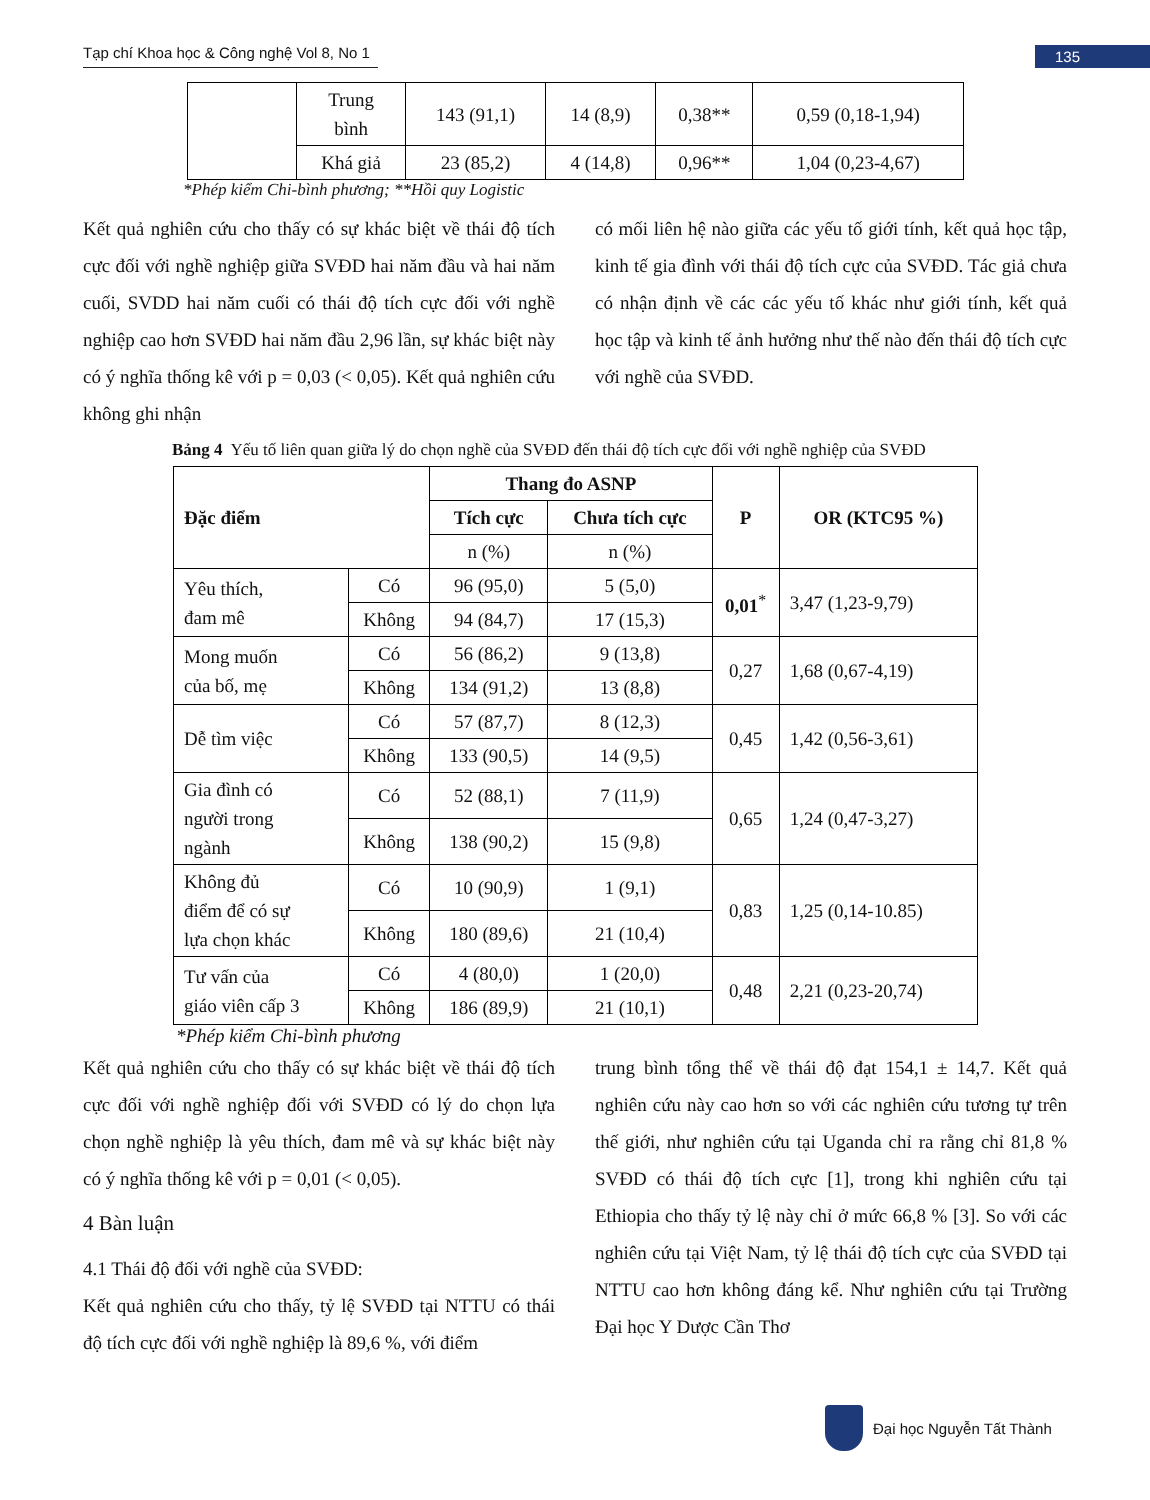Tạp chí Khoa học & Công nghệ Vol 8, No 1
135
| | Trung bình | 143 (91,1) | 14 (8,9) | 0,38** | 0,59 (0,18-1,94) |
| | Khá giả | 23 (85,2) | 4 (14,8) | 0,96** | 1,04 (0,23-4,67) |
*Phép kiểm Chi-bình phương; **Hồi quy Logistic
Kết quả nghiên cứu cho thấy có sự khác biệt về thái độ tích cực đối với nghề nghiệp giữa SVĐD hai năm đầu và hai năm cuối, SVDD hai năm cuối có thái độ tích cực đối với nghề nghiệp cao hơn SVĐD hai năm đầu 2,96 lần, sự khác biệt này có ý nghĩa thống kê với p = 0,03 (< 0,05). Kết quả nghiên cứu không ghi nhận
có mối liên hệ nào giữa các yếu tố giới tính, kết quả học tập, kinh tế gia đình với thái độ tích cực của SVĐD. Tác giả chưa có nhận định về các các yếu tố khác như giới tính, kết quả học tập và kinh tế ảnh hưởng như thế nào đến thái độ tích cực với nghề của SVĐD.
Bảng 4 Yếu tố liên quan giữa lý do chọn nghề của SVĐD đến thái độ tích cực đối với nghề nghiệp của SVĐD
| Đặc điểm | | Thang đo ASNP | | P | OR (KTC95 %) |
| --- | --- | --- | --- | --- | --- |
| | | Tích cực | Chưa tích cực | | |
| | | n (%) | n (%) | | |
| Yêu thích, đam mê | Có | 96 (95,0) | 5 (5,0) | 0,01<sup>*</sup> | 3,47 (1,23-9,79) |
| | Không | 94 (84,7) | 17 (15,3) | | |
| Mong muốn của bố, mẹ | Có | 56 (86,2) | 9 (13,8) | 0,27 | 1,68 (0,67-4,19) |
| | Không | 134 (91,2) | 13 (8,8) | | |
| Dễ tìm việc | Có | 57 (87,7) | 8 (12,3) | 0,45 | 1,42 (0,56-3,61) |
| | Không | 133 (90,5) | 14 (9,5) | | |
| Gia đình có người trong ngành | Có | 52 (88,1) | 7 (11,9) | 0,65 | 1,24 (0,47-3,27) |
| | Không | 138 (90,2) | 15 (9,8) | | |
| Không đủ điểm để có sự lựa chọn khác | Có | 10 (90,9) | 1 (9,1) | 0,83 | 1,25 (0,14-10.85) |
| | Không | 180 (89,6) | 21 (10,4) | | |
| Tư vấn của giáo viên cấp 3 | Có | 4 (80,0) | 1 (20,0) | 0,48 | 2,21 (0,23-20,74) |
| | Không | 186 (89,9) | 21 (10,1) | | |
*Phép kiểm Chi-bình phương
Kết quả nghiên cứu cho thấy có sự khác biệt về thái độ tích cực đối với nghề nghiệp đối với SVĐD có lý do chọn lựa chọn nghề nghiệp là yêu thích, đam mê và sự khác biệt này có ý nghĩa thống kê với p = 0,01 (< 0,05).
4 Bàn luận
4.1 Thái độ đối với nghề của SVĐD:
Kết quả nghiên cứu cho thấy, tỷ lệ SVĐD tại NTTU có thái độ tích cực đối với nghề nghiệp là 89,6 %, với điểm
trung bình tổng thể về thái độ đạt 154,1 ± 14,7. Kết quả nghiên cứu này cao hơn so với các nghiên cứu tương tự trên thế giới, như nghiên cứu tại Uganda chỉ ra rằng chỉ 81,8 % SVĐD có thái độ tích cực [1], trong khi nghiên cứu tại Ethiopia cho thấy tỷ lệ này chỉ ở mức 66,8 % [3]. So với các nghiên cứu tại Việt Nam, tỷ lệ thái độ tích cực của SVĐD tại NTTU cao hơn không đáng kể. Như nghiên cứu tại Trường Đại học Y Dược Cần Thơ
Đại học Nguyễn Tất Thành